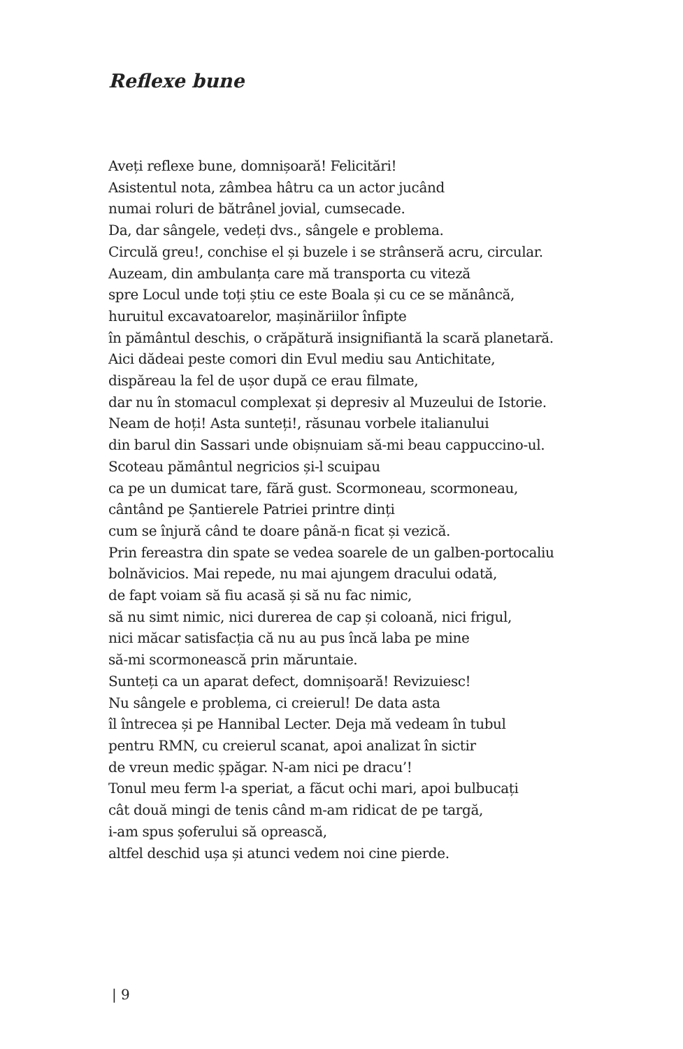Reflexe bune
Aveți reflexe bune, domnișoară! Felicitări!
Asistentul nota, zâmbea hâtru ca un actor jucând
numai roluri de bătrânel jovial, cumsecade.
Da, dar sângele, vedeți dvs., sângele e problema.
Circulă greu!, conchise el și buzele i se strânseră acru, circular.
Auzeam, din ambulanța care mă transporta cu viteză
spre Locul unde toți știu ce este Boala și cu ce se mănâncă,
huruitul excavatoarelor, mașinăriilor înfipte
în pământul deschis, o crăpătură insignifiantă la scară planetară.
Aici dădeai peste comori din Evul mediu sau Antichitate,
dispăreau la fel de ușor după ce erau filmate,
dar nu în stomacul complexat și depresiv al Muzeului de Istorie.
Neam de hoți! Asta sunteți!, răsunau vorbele italianului
din barul din Sassari unde obișnuiam să-mi beau cappuccino-ul.
Scoteau pământul negricios și-l scuipau
ca pe un dumicat tare, fără gust. Scormoneau, scormoneau,
cântând pe Șantierele Patriei printre dinți
cum se înjură când te doare până-n ficat și vezică.
Prin fereastra din spate se vedea soarele de un galben-portocaliu
bolnăvicios. Mai repede, nu mai ajungem dracului odată,
de fapt voiam să fiu acasă și să nu fac nimic,
să nu simt nimic, nici durerea de cap și coloană, nici frigul,
nici măcar satisfacția că nu au pus încă laba pe mine
să-mi scormonească prin măruntaie.
Sunteți ca un aparat defect, domnișoară! Revizuiesc!
Nu sângele e problema, ci creierul! De data asta
îl întrecea și pe Hannibal Lecter. Deja mă vedeam în tubul
pentru RMN, cu creierul scanat, apoi analizat în sictir
de vreun medic șpăgar. N-am nici pe dracu’!
Tonul meu ferm l-a speriat, a făcut ochi mari, apoi bulbucați
cât două mingi de tenis când m-am ridicat de pe targă,
i-am spus șoferului să oprească,
altfel deschid ușa și atunci vedem noi cine pierde.
| 9